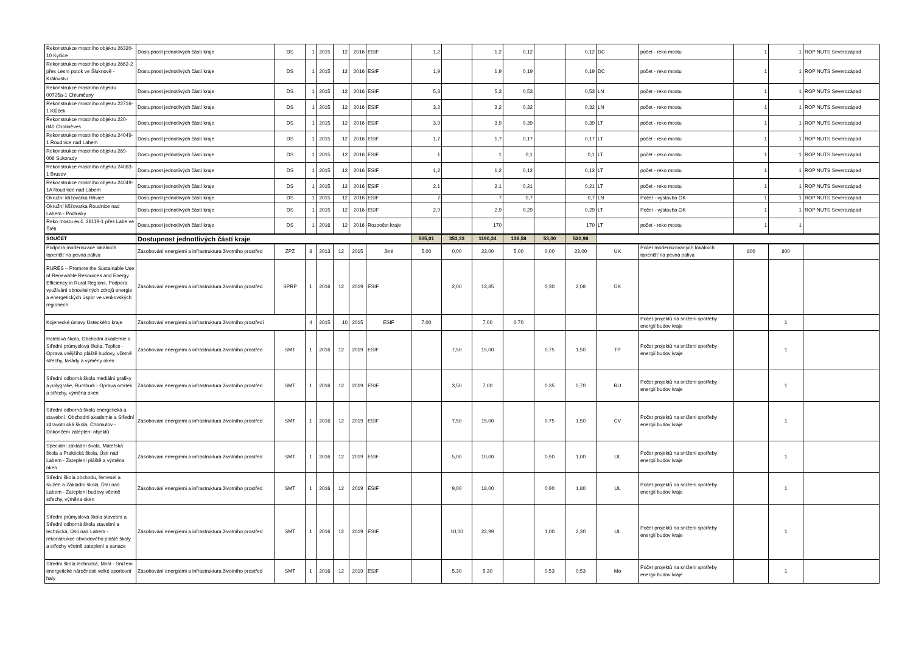| Rekonstrukce mostního objektu 26320-10 Kytlice | Dostupnost jednotlivých částí kraje | DS | 1 | 2015 | 12 | 2016 | ESIF | 1,2 | | 1,2 | 0,12 | | 0,12 | DC | počet - reko mostu | 1 | 1 | ROP NUTS Severozápad |
| Rekonstrukce mostního objektu 2662-2 přes Lesní potok ve Šluknově - Království | Dostupnost jednotlivých částí kraje | DS | 1 | 2015 | 12 | 2016 | ESIF | 1,9 | | 1,9 | 0,19 | | 0,19 | DC | počet - reko mostu | 1 | 1 | ROP NUTS Severozápad |
| Rekonstrukce mostního objektu 00725a-1 Chlumčany | Dostupnost jednotlivých částí kraje | DS | 1 | 2015 | 12 | 2016 | ESIF | 5,3 | | 5,3 | 0,53 | | 0,53 | LN | počet - reko mostu | 1 | 1 | ROP NUTS Severozápad |
| Rekonstrukce mostního objektu 22716-1 Klůček | Dostupnost jednotlivých částí kraje | DS | 1 | 2015 | 12 | 2016 | ESIF | 3,2 | | 3,2 | 0,32 | | 0,32 | LN | počet - reko mostu | 1 | 1 | ROP NUTS Severozápad |
| Rekonstrukce mostního objektu 220-040 Chotiněves | Dostupnost jednotlivých částí kraje | DS | 1 | 2015 | 12 | 2016 | ESIF | 3,9 | | 3,9 | 0,39 | | 0,39 | LT | počet - reko mostu | 1 | 1 | ROP NUTS Severozápad |
| Rekonstrukce mostního objektu 24049-1 Roudnice nad Labem | Dostupnost jednotlivých částí kraje | DS | 1 | 2015 | 12 | 2016 | ESIF | 1,7 | | 1,7 | 0,17 | | 0,17 | LT | počet - reko mostu | 1 | 1 | ROP NUTS Severozápad |
| Rekonstrukce mostního objektu 269-006 Sukorady | Dostupnost jednotlivých částí kraje | DS | 1 | 2015 | 12 | 2016 | ESIF | 1 | | 1 | 0,1 | | 0,1 | LT | počet - reko mostu | 1 | 1 | ROP NUTS Severozápad |
| Rekonstrukce mostního objektu 24083-1 Brusov | Dostupnost jednotlivých částí kraje | DS | 1 | 2015 | 12 | 2016 | ESIF | 1,2 | | 1,2 | 0,12 | | 0,12 | LT | počet - reko mostu | 1 | 1 | ROP NUTS Severozápad |
| Rekonstrukce mostního objektu 24049-1A Roudnice nad Labem | Dostupnost jednotlivých částí kraje | DS | 1 | 2015 | 12 | 2016 | ESIF | 2,1 | | 2,1 | 0,21 | | 0,21 | LT | počet - reko mostu | 1 | 1 | ROP NUTS Severozápad |
| Okružní křižovatka Hřivice | Dostupnost jednotlivých částí kraje | DS | 1 | 2015 | 12 | 2016 | ESIF | 7 | | 7 | 0,7 | | 0,7 | LN | Počet - výstavba OK | 1 | 1 | ROP NUTS Severozápad |
| Okružní křižovatka Roudnice nad Labem - Podlusky | Dostupnost jednotlivých částí kraje | DS | 1 | 2015 | 12 | 2016 | ESIF | 2,9 | | 2,9 | 0,29 | | 0,29 | LT | Počet - výstavba OK | 1 | 1 | ROP NUTS Severozápad |
| Reko mostu ev.č. 26119-1 přes Labe ve Štětí | Dostupnost jednotlivých částí kraje | DS | 1 | 2016 | 12 | 2016 | Rozpočet kraje | | | 170 | | | 170 | LT | počet - reko mostu | 1 | 1 | |
| SOUČET | Dostupnost jednotlivých částí kraje | | | | | | | 505,01 | 353,33 | 1190,34 | 136,58 | 53,00 | 520,98 | | | | | |
| Podpora modernizace lokálních topenišť na pevná paliva | Zásobování energiemi a infrastruktura životního prostřed | ZPZ | 8 | 2013 | 12 | 2015 | Jiné | 5,00 | 0,00 | 23,00 | 5,00 | 0,00 | 23,00 | ÚK | Počet modernizovaných lokálních topenišť na pevná paliva | 800 | 800 | |
| RURES – Promote the Sustainable Use of Renewable Resources and Energy Efficiency in Rural Regions, Podpora využívání obnovitelných zdrojů energie a energetických úspor ve venkovských regionech | Zásobování energiemi a infrastruktura životního prostřed | SPRP | 1 | 2016 | 12 | 2019 | ESIF | | 2,00 | 13,85 | | 0,30 | 2,08 | ÚK | | | | |
| Kojenecké ústavy Ústeckého kraje | Zásobování energiemi a infrastruktura životního prostředí | | 4 | 2015 | 10 | 2015 | ESIF | 7,00 | | 7,00 | 0,70 | | | | Počet projektů na snížení spotřeby energií budov kraje | | 1 | |
| Hotelová škola, Obchodní akademie a Střední průmyslová škola, Teplice - Oprava vnějšího pláště budovy, včetně střechy, fasády a výměny oken | Zásobování energiemi a infrastruktura životního prostřed | SMT | 1 | 2016 | 12 | 2019 | ESIF | | 7,50 | 15,00 | | 0,75 | 1,50 | TP | Počet projektů na snížení spotřeby energií budov kraje | | 1 | |
| Střední odborná škola mediální grafiky a polygrafie, Rumburk - Oprava omítek a střechy, výměna oken | Zásobování energiemi a infrastruktura životního prostřed | SMT | 1 | 2016 | 12 | 2019 | ESIF | | 3,50 | 7,00 | | 0,35 | 0,70 | RU | Počet projektů na snížení spotřeby energií budov kraje | | 1 | |
| Střední odborná škola energetická a stavební, Obchodní akademie a Střední zdravotnická škola, Chomutov - Dokončení zateplení objektů | Zásobování energiemi a infrastruktura životního prostřed | SMT | 1 | 2016 | 12 | 2019 | ESIF | | 7,50 | 15,00 | | 0,75 | 1,50 | CV | Počet projektů na snížení spotřeby energií budov kraje | | 1 | |
| Speciální základní škola, Mateřská škola a Praktická škola, Ústí nad Labem - Zateplení pláště a výměna oken | Zásobování energiemi a infrastruktura životního prostřed | SMT | 1 | 2016 | 12 | 2019 | ESIF | | 5,00 | 10,00 | | 0,50 | 1,00 | UL | Počet projektů na snížení spotřeby energií budov kraje | | 1 | |
| Střední škola obchodu, řemesel a služeb a Základní škola, Ústí nad Labem - Zateplení budovy včetně střechy, výměna oken | Zásobování energiemi a infrastruktura životního prostřed | SMT | 1 | 2016 | 12 | 2019 | ESIF | | 9,00 | 18,00 | | 0,90 | 1,80 | UL | Počet projektů na snížení spotřeby energií budov kraje | | 1 | |
| Střední průmyslová škola stavební a Střední odborná škola stavební a technická, Ústí nad Labem - rekonstrukce obvodového pláště školy a střechy včetně zateplení a sanace | Zásobování energiemi a infrastruktura životního prostřed | SMT | 1 | 2016 | 12 | 2019 | ESIF | | 10,00 | 22,99 | | 1,00 | 2,30 | UL | Počet projektů na snížení spotřeby energií budov kraje | | 1 | |
| Střední škola technická, Most - Snížení energetické náročnosti velké sportovní haly | Zásobování energiemi a infrastruktura životního prostřed | SMT | 1 | 2016 | 12 | 2019 | ESIF | | 5,30 | 5,30 | | 0,53 | 0,53 | Mo | Počet projektů na snížení spotřeby energií budov kraje | | 1 | |